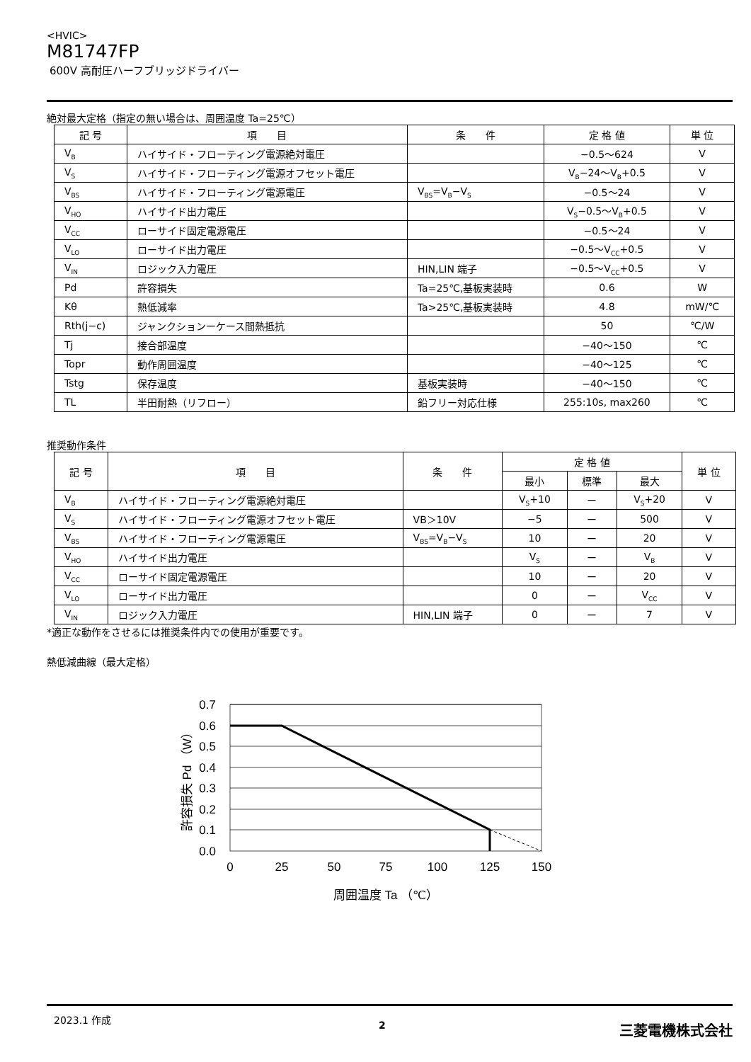<HVIC>
M81747FP
600V 高耐圧ハーフブリッジドライバー
絶対最大定格（指定の無い場合は、周囲温度 Ta=25℃）
| 記 号 | 項 目 | 条 件 | 定 格 値 | 単 位 |
| --- | --- | --- | --- | --- |
| V<sub>B</sub> | ハイサイド・フローティング電源絶対電圧 | | −0.5〜624 | V |
| V<sub>S</sub> | ハイサイド・フローティング電源オフセット電圧 | | V<sub>B</sub>−24〜V<sub>B</sub>+0.5 | V |
| V<sub>BS</sub> | ハイサイド・フローティング電源電圧 | V<sub>BS</sub>=V<sub>B</sub>−V<sub>S</sub> | −0.5〜24 | V |
| V<sub>HO</sub> | ハイサイド出力電圧 | | V<sub>S</sub>−0.5〜V<sub>B</sub>+0.5 | V |
| V<sub>CC</sub> | ローサイド固定電源電圧 | | −0.5〜24 | V |
| V<sub>LO</sub> | ローサイド出力電圧 | | −0.5〜V<sub>CC</sub>+0.5 | V |
| V<sub>IN</sub> | ロジック入力電圧 | HIN,LIN 端子 | −0.5〜V<sub>CC</sub>+0.5 | V |
| Pd | 許容損失 | Ta=25℃,基板実装時 | 0.6 | W |
| Kθ | 熱低減率 | Ta>25℃,基板実装時 | 4.8 | mW/℃ |
| Rth(j−c) | ジャンクションーケース間熱抵抗 | | 50 | ℃/W |
| Tj | 接合部温度 | | −40〜150 | ℃ |
| Topr | 動作周囲温度 | | −40〜125 | ℃ |
| Tstg | 保存温度 | 基板実装時 | −40〜150 | ℃ |
| TL | 半田耐熱（リフロー） | 鉛フリー対応仕様 | 255:10s, max260 | ℃ |
推奨動作条件
| 記 号 | 項 目 | 条 件 | 定 格 値 | | | 単 位 |
| --- | --- | --- | --- | --- | --- | --- |
| | | | 最小 | 標準 | 最大 | |
| V<sub>B</sub> | ハイサイド・フローティング電源絶対電圧 | | V<sub>S</sub>+10 | ー | V<sub>S</sub>+20 | V |
| V<sub>S</sub> | ハイサイド・フローティング電源オフセット電圧 | VB＞10V | −5 | ー | 500 | V |
| V<sub>BS</sub> | ハイサイド・フローティング電源電圧 | V<sub>BS</sub>=V<sub>B</sub>−V<sub>S</sub> | 10 | ー | 20 | V |
| V<sub>HO</sub> | ハイサイド出力電圧 | | V<sub>S</sub> | ー | V<sub>B</sub> | V |
| V<sub>CC</sub> | ローサイド固定電源電圧 | | 10 | ー | 20 | V |
| V<sub>LO</sub> | ローサイド出力電圧 | | 0 | ー | V<sub>CC</sub> | V |
| V<sub>IN</sub> | ロジック入力電圧 | HIN,LIN 端子 | 0 | ー | 7 | V |
*適正な動作をさせるには推奨条件内での使用が重要です。
熱低減曲線（最大定格）
0.7
0.6
0.5
0.4
0.3
0.2
0.1
0.0
0
25
50
75
100
125
150
周囲温度 Ta （℃）
許容損失 Pd （W）
2023.1 作成
2 三菱電機株式会社